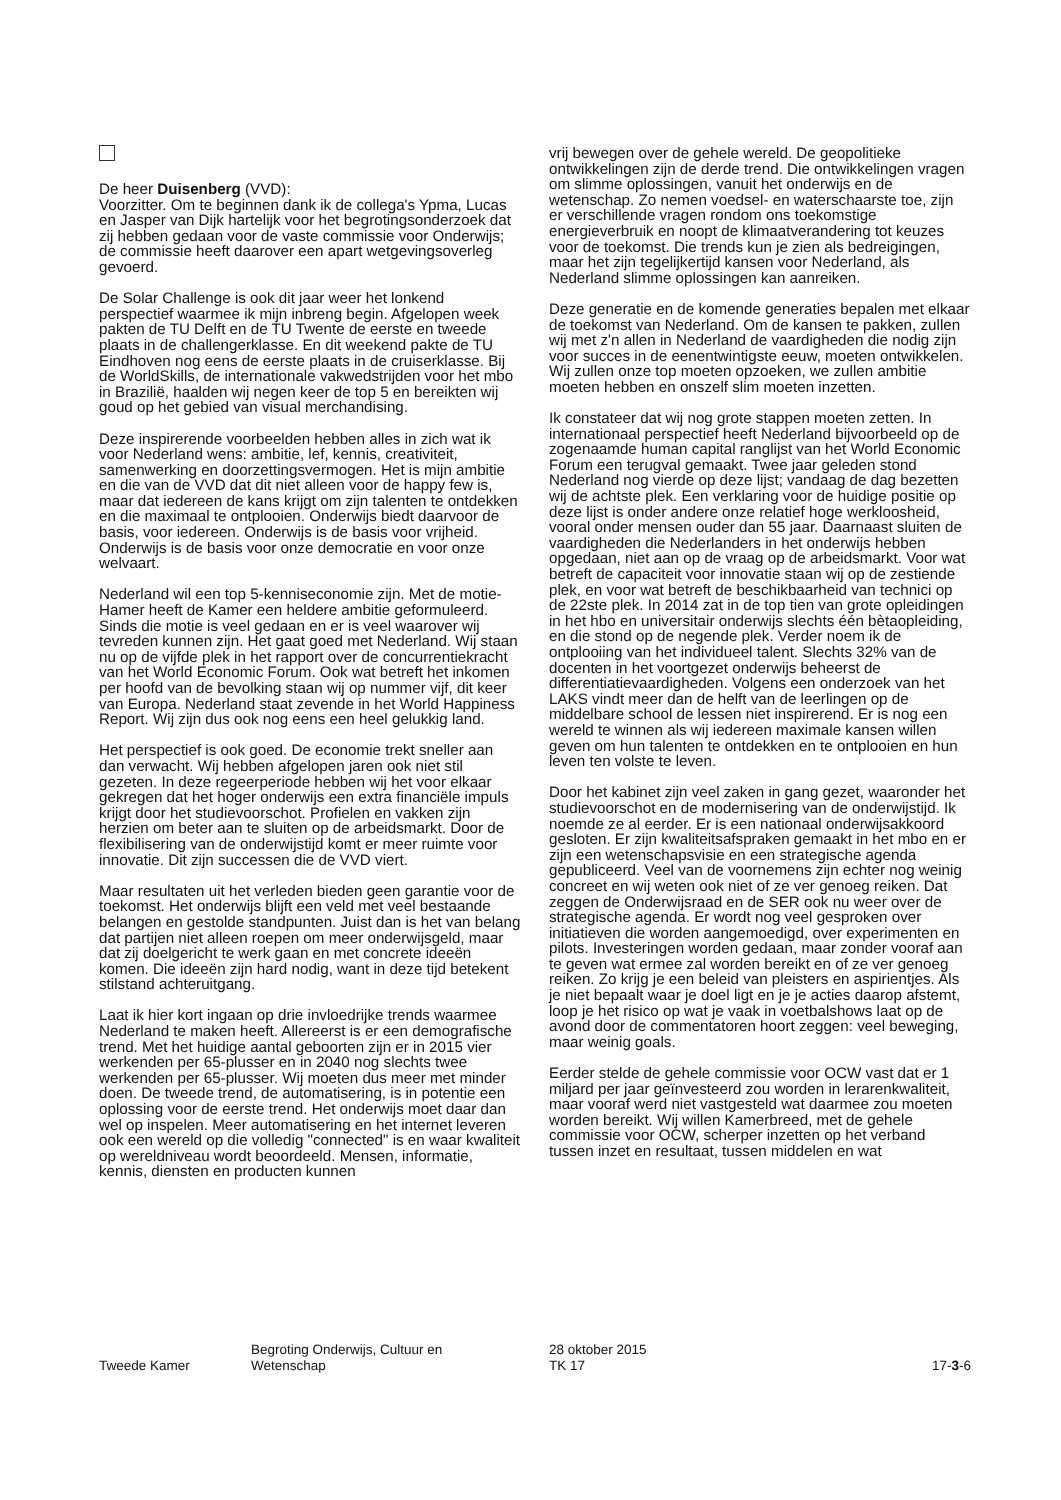De heer Duisenberg (VVD):
Voorzitter. Om te beginnen dank ik de collega's Ypma, Lucas en Jasper van Dijk hartelijk voor het begrotingsonderzoek dat zij hebben gedaan voor de vaste commissie voor Onderwijs; de commissie heeft daarover een apart wetgevingsoverleg gevoerd.
De Solar Challenge is ook dit jaar weer het lonkend perspectief waarmee ik mijn inbreng begin. Afgelopen week pakten de TU Delft en de TU Twente de eerste en tweede plaats in de challengerklasse. En dit weekend pakte de TU Eindhoven nog eens de eerste plaats in de cruiserklasse. Bij de WorldSkills, de internationale vakwedstrijden voor het mbo in Brazilië, haalden wij negen keer de top 5 en bereikten wij goud op het gebied van visual merchandising.
Deze inspirerende voorbeelden hebben alles in zich wat ik voor Nederland wens: ambitie, lef, kennis, creativiteit, samenwerking en doorzettingsvermogen. Het is mijn ambitie en die van de VVD dat dit niet alleen voor de happy few is, maar dat iedereen de kans krijgt om zijn talenten te ontdekken en die maximaal te ontplooien. Onderwijs biedt daarvoor de basis, voor iedereen. Onderwijs is de basis voor vrijheid. Onderwijs is de basis voor onze democratie en voor onze welvaart.
Nederland wil een top 5-kenniseconomie zijn. Met de motie-Hamer heeft de Kamer een heldere ambitie geformuleerd. Sinds die motie is veel gedaan en er is veel waarover wij tevreden kunnen zijn. Het gaat goed met Nederland. Wij staan nu op de vijfde plek in het rapport over de concurrentiekracht van het World Economic Forum. Ook wat betreft het inkomen per hoofd van de bevolking staan wij op nummer vijf, dit keer van Europa. Nederland staat zevende in het World Happiness Report. Wij zijn dus ook nog eens een heel gelukkig land.
Het perspectief is ook goed. De economie trekt sneller aan dan verwacht. Wij hebben afgelopen jaren ook niet stil gezeten. In deze regeerperiode hebben wij het voor elkaar gekregen dat het hoger onderwijs een extra financiële impuls krijgt door het studievoorschot. Profielen en vakken zijn herzien om beter aan te sluiten op de arbeidsmarkt. Door de flexibilisering van de onderwijstijd komt er meer ruimte voor innovatie. Dit zijn successen die de VVD viert.
Maar resultaten uit het verleden bieden geen garantie voor de toekomst. Het onderwijs blijft een veld met veel bestaande belangen en gestolde standpunten. Juist dan is het van belang dat partijen niet alleen roepen om meer onderwijsgeld, maar dat zij doelgericht te werk gaan en met concrete ideeën komen. Die ideeën zijn hard nodig, want in deze tijd betekent stilstand achteruitgang.
Laat ik hier kort ingaan op drie invloedrijke trends waarmee Nederland te maken heeft. Allereerst is er een demografische trend. Met het huidige aantal geboorten zijn er in 2015 vier werkenden per 65-plusser en in 2040 nog slechts twee werkenden per 65-plusser. Wij moeten dus meer met minder doen. De tweede trend, de automatisering, is in potentie een oplossing voor de eerste trend. Het onderwijs moet daar dan wel op inspelen. Meer automatisering en het internet leveren ook een wereld op die volledig "connected" is en waar kwaliteit op wereldniveau wordt beoordeeld. Mensen, informatie, kennis, diensten en producten kunnen
vrij bewegen over de gehele wereld. De geopolitieke ontwikkelingen zijn de derde trend. Die ontwikkelingen vragen om slimme oplossingen, vanuit het onderwijs en de wetenschap. Zo nemen voedsel- en waterschaarste toe, zijn er verschillende vragen rondom ons toekomstige energieverbruik en noopt de klimaatverandering tot keuzes voor de toekomst. Die trends kun je zien als bedreigingen, maar het zijn tegelijkertijd kansen voor Nederland, als Nederland slimme oplossingen kan aanreiken.
Deze generatie en de komende generaties bepalen met elkaar de toekomst van Nederland. Om de kansen te pakken, zullen wij met z'n allen in Nederland de vaardigheden die nodig zijn voor succes in de eenentwintigste eeuw, moeten ontwikkelen. Wij zullen onze top moeten opzoeken, we zullen ambitie moeten hebben en onszelf slim moeten inzetten.
Ik constateer dat wij nog grote stappen moeten zetten. In internationaal perspectief heeft Nederland bijvoorbeeld op de zogenaamde human capital ranglijst van het World Economic Forum een terugval gemaakt. Twee jaar geleden stond Nederland nog vierde op deze lijst; vandaag de dag bezetten wij de achtste plek. Een verklaring voor de huidige positie op deze lijst is onder andere onze relatief hoge werkloosheid, vooral onder mensen ouder dan 55 jaar. Daarnaast sluiten de vaardigheden die Nederlanders in het onderwijs hebben opgedaan, niet aan op de vraag op de arbeidsmarkt. Voor wat betreft de capaciteit voor innovatie staan wij op de zestiende plek, en voor wat betreft de beschikbaarheid van technici op de 22ste plek. In 2014 zat in de top tien van grote opleidingen in het hbo en universitair onderwijs slechts één bètaopleiding, en die stond op de negende plek. Verder noem ik de ontplooiing van het individueel talent. Slechts 32% van de docenten in het voortgezet onderwijs beheerst de differentiatievaardigheden. Volgens een onderzoek van het LAKS vindt meer dan de helft van de leerlingen op de middelbare school de lessen niet inspirerend. Er is nog een wereld te winnen als wij iedereen maximale kansen willen geven om hun talenten te ontdekken en te ontplooien en hun leven ten volste te leven.
Door het kabinet zijn veel zaken in gang gezet, waaronder het studievoorschot en de modernisering van de onderwijstijd. Ik noemde ze al eerder. Er is een nationaal onderwijsakkoord gesloten. Er zijn kwaliteitsafspraken gemaakt in het mbo en er zijn een wetenschapsvisie en een strategische agenda gepubliceerd. Veel van de voornemens zijn echter nog weinig concreet en wij weten ook niet of ze ver genoeg reiken. Dat zeggen de Onderwijsraad en de SER ook nu weer over de strategische agenda. Er wordt nog veel gesproken over initiatieven die worden aangemoedigd, over experimenten en pilots. Investeringen worden gedaan, maar zonder vooraf aan te geven wat ermee zal worden bereikt en of ze ver genoeg reiken. Zo krijg je een beleid van pleisters en aspirientjes. Als je niet bepaalt waar je doel ligt en je je acties daarop afstemt, loop je het risico op wat je vaak in voetbalshows laat op de avond door de commentatoren hoort zeggen: veel beweging, maar weinig goals.
Eerder stelde de gehele commissie voor OCW vast dat er 1 miljard per jaar geïnvesteerd zou worden in lerarenkwaliteit, maar vooraf werd niet vastgesteld wat daarmee zou moeten worden bereikt. Wij willen Kamerbreed, met de gehele commissie voor OCW, scherper inzetten op het verband tussen inzet en resultaat, tussen middelen en wat
Tweede Kamer
Begroting Onderwijs, Cultuur en
Wetenschap
28 oktober 2015
TK 17
17-3-6